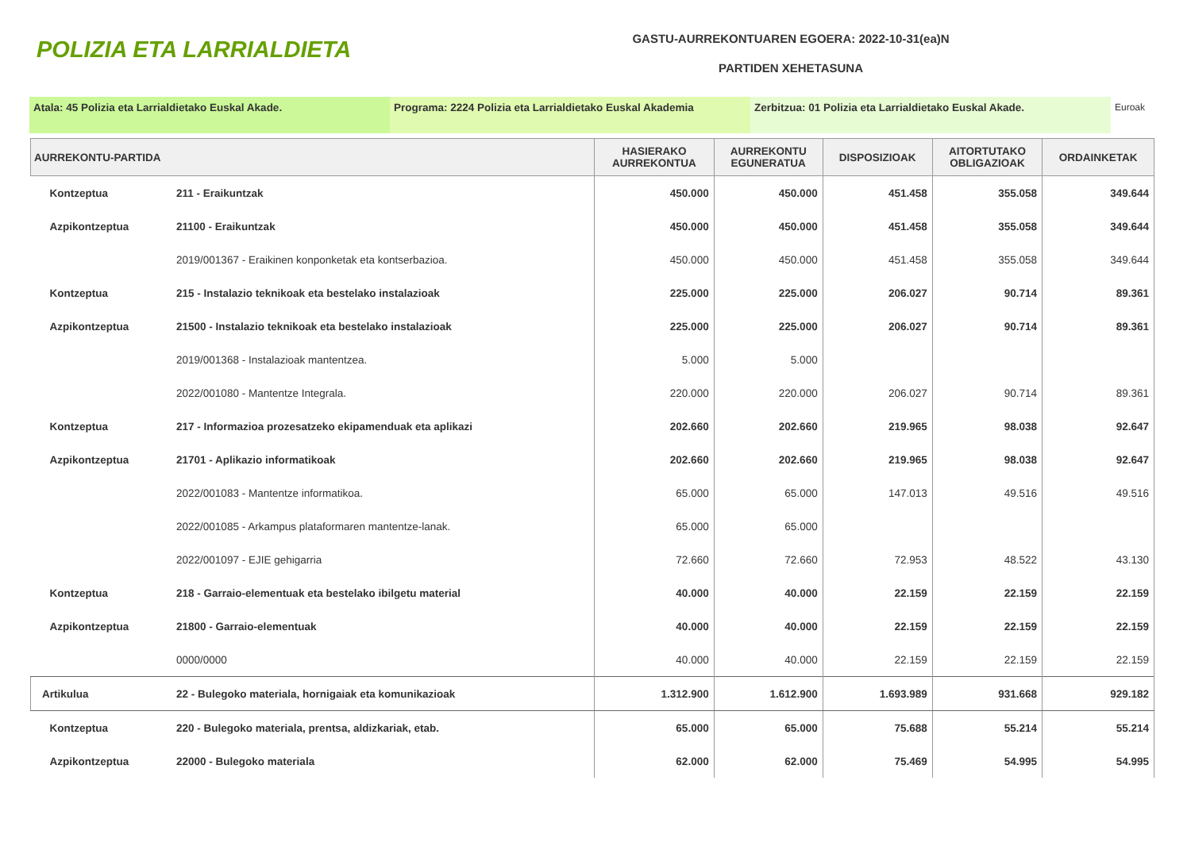POLIZIA ETA LARRIALDIETA
GASTU-AURREKONTUAREN EGOERA: 2022-10-31(ea)N
PARTIDEN XEHETASUNA
Atala: 45 Polizia eta Larrialdietako Euskal Akade. Programa: 2224 Polizia eta Larrialdietako Euskal Akademia
Zerbitzua: 01 Polizia eta Larrialdietako Euskal Akade. Euroak
| AURREKONTU-PARTIDA | | HASIERAKO AURREKONTUA | AURREKONTU EGUNERATUA | DISPOSIZIOAK | AITORTUTAKO OBLIGAZIOAK | ORDAINKETAK |
| --- | --- | --- | --- | --- | --- | --- |
| Kontzeptua | 211 - Eraikuntzak | 450.000 | 450.000 | 451.458 | 355.058 | 349.644 |
| Azpikontzeptua | 21100 - Eraikuntzak | 450.000 | 450.000 | 451.458 | 355.058 | 349.644 |
| | 2019/001367 - Eraikinen konponketak eta kontserbazioa. | 450.000 | 450.000 | 451.458 | 355.058 | 349.644 |
| Kontzeptua | 215 - Instalazio teknikoak eta bestelako instalazioak | 225.000 | 225.000 | 206.027 | 90.714 | 89.361 |
| Azpikontzeptua | 21500 - Instalazio teknikoak eta bestelako instalazioak | 225.000 | 225.000 | 206.027 | 90.714 | 89.361 |
| | 2019/001368 - Instalazioak mantentzea. | 5.000 | 5.000 | | | |
| | 2022/001080 - Mantentze Integrala. | 220.000 | 220.000 | 206.027 | 90.714 | 89.361 |
| Kontzeptua | 217 - Informazioa prozesatzeko ekipamenduak eta aplikazi | 202.660 | 202.660 | 219.965 | 98.038 | 92.647 |
| Azpikontzeptua | 21701 - Aplikazio informatikoak | 202.660 | 202.660 | 219.965 | 98.038 | 92.647 |
| | 2022/001083 - Mantentze informatikoa. | 65.000 | 65.000 | 147.013 | 49.516 | 49.516 |
| | 2022/001085 - Arkampus plataformaren mantentze-lanak. | 65.000 | 65.000 | | | |
| | 2022/001097 - EJIE gehigarria | 72.660 | 72.660 | 72.953 | 48.522 | 43.130 |
| Kontzeptua | 218 - Garraio-elementuak eta bestelako ibilgetu material | 40.000 | 40.000 | 22.159 | 22.159 | 22.159 |
| Azpikontzeptua | 21800 - Garraio-elementuak | 40.000 | 40.000 | 22.159 | 22.159 | 22.159 |
| | 0000/0000 | 40.000 | 40.000 | 22.159 | 22.159 | 22.159 |
| Artikulua | 22 - Bulegoko materiala, hornigaiak eta komunikazioak | 1.312.900 | 1.612.900 | 1.693.989 | 931.668 | 929.182 |
| Kontzeptua | 220 - Bulegoko materiala, prentsa, aldizkariak, etab. | 65.000 | 65.000 | 75.688 | 55.214 | 55.214 |
| Azpikontzeptua | 22000 - Bulegoko materiala | 62.000 | 62.000 | 75.469 | 54.995 | 54.995 |